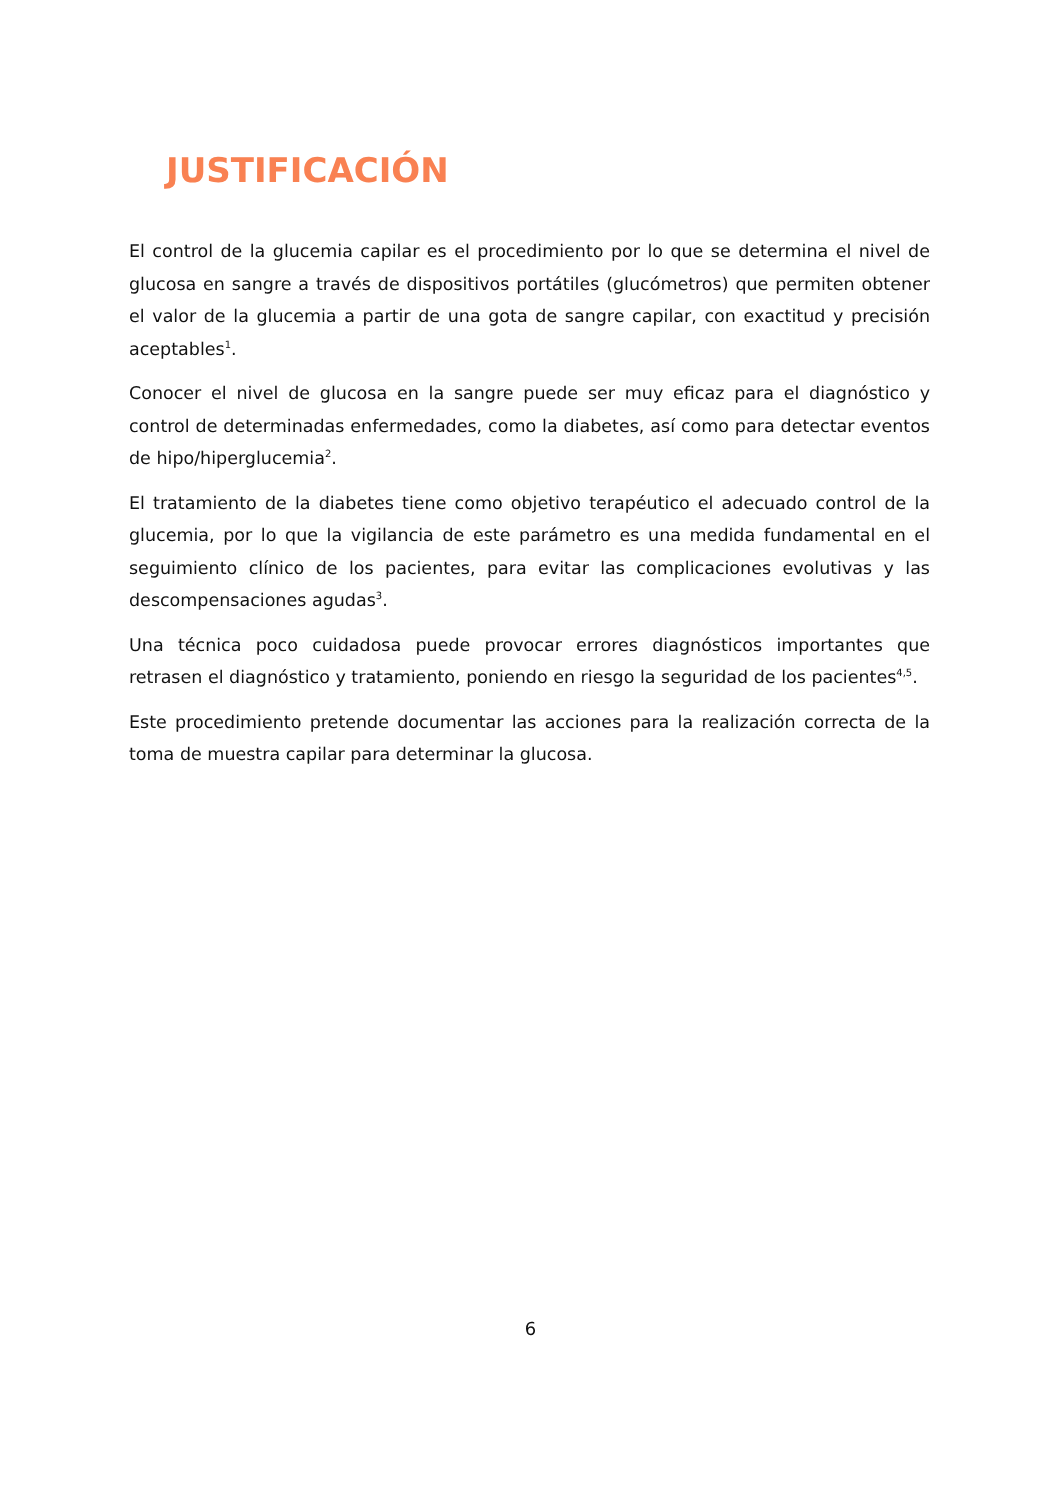JUSTIFICACIÓN
El control de la glucemia capilar es el procedimiento por lo que se determina el nivel de glucosa en sangre a través de dispositivos portátiles (glucómetros) que permiten obtener el valor de la glucemia a partir de una gota de sangre capilar, con exactitud y precisión aceptables<sup>1</sup>.
Conocer el nivel de glucosa en la sangre puede ser muy eficaz para el diagnóstico y control de determinadas enfermedades, como la diabetes, así como para detectar eventos de hipo/hiperglucemia<sup>2</sup>.
El tratamiento de la diabetes tiene como objetivo terapéutico el adecuado control de la glucemia, por lo que la vigilancia de este parámetro es una medida fundamental en el seguimiento clínico de los pacientes, para evitar las complicaciones evolutivas y las descompensaciones agudas<sup>3</sup>.
Una técnica poco cuidadosa puede provocar errores diagnósticos importantes que retrasen el diagnóstico y tratamiento, poniendo en riesgo la seguridad de los pacientes<sup>4,5</sup>.
Este procedimiento pretende documentar las acciones para la realización correcta de la toma de muestra capilar para determinar la glucosa.
6